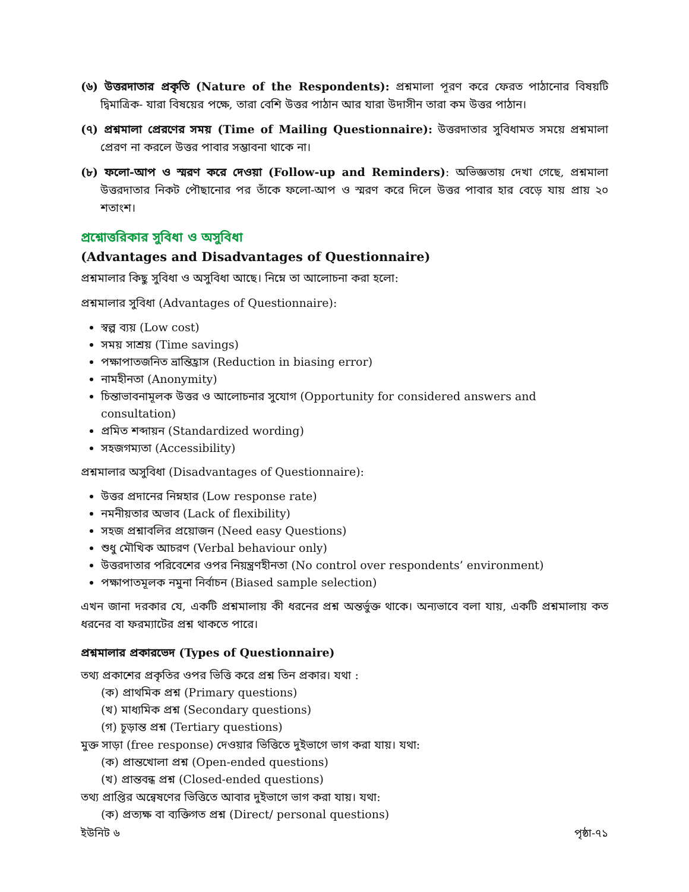(৬) উত্তরদাতার প্রকৃতি (Nature of the Respondents): প্রশ্নমালা পূরণ করে ফেরত পাঠানোর বিষয়টি দ্বিমাত্রিক- যারা বিষয়ের পক্ষে, তারা বেশি উত্তর পাঠান আর যারা উদাসীন তারা কম উত্তর পাঠান।
(৭) প্রশ্নমালা প্রেরণের সময় (Time of Mailing Questionnaire): উত্তরদাতার সুবিধামত সময়ে প্রশ্নমালা প্রেরণ না করলে উত্তর পাবার সম্ভাবনা থাকে না।
(৮) ফলো-আপ ও স্মরণ করে দেওয়া (Follow-up and Reminders): অভিজ্ঞতায় দেখা গেছে, প্রশ্নমালা উত্তরদাতার নিকট পৌছানোর পর তাঁকে ফলো-আপ ও স্মরণ করে দিলে উত্তর পাবার হার বেড়ে যায় প্রায় ২০ শতাংশ।
প্রশ্নোত্তরিকার সুবিধা ও অসুবিধা
(Advantages and Disadvantages of Questionnaire)
প্রশ্নমালার কিছু সুবিধা ও অসুবিধা আছে। নিম্নে তা আলোচনা করা হলো:
প্রশ্নমালার সুবিধা (Advantages of Questionnaire):
স্বল্প ব্যয় (Low cost)
সময় সাশ্রয় (Time savings)
পক্ষাপাতজনিত ভ্রান্তিহ্রাস (Reduction in biasing error)
নামহীনতা (Anonymity)
চিন্তাভাবনামূলক উত্তর ও আলোচনার সুযোগ (Opportunity for considered answers and consultation)
প্রমিত শব্দায়ন (Standardized wording)
সহজগম্যতা (Accessibility)
প্রশ্নমালার অসুবিধা (Disadvantages of Questionnaire):
উত্তর প্রদানের নিম্নহার (Low response rate)
নমনীয়তার অভাব (Lack of flexibility)
সহজ প্রশ্নাবলির প্রয়োজন (Need easy Questions)
শুধু মৌখিক আচরণ (Verbal behaviour only)
উত্তরদাতার পরিবেশের ওপর নিয়ন্ত্রণহীনতা (No control over respondents’ environment)
পক্ষাপাতমূলক নমুনা নির্বাচন (Biased sample selection)
এখন জানা দরকার যে, একটি প্রশ্নমালায় কী ধরনের প্রশ্ন অন্তর্ভুক্ত থাকে। অন্যভাবে বলা যায়, একটি প্রশ্নমালায় কত ধরনের বা ফরম্যাটের প্রশ্ন থাকতে পারে।
প্রশ্নমালার প্রকারভেদ (Types of Questionnaire)
তথ্য প্রকাশের প্রকৃতির ওপর ভিত্তি করে প্রশ্ন তিন প্রকার। যথা :
(ক) প্রাথমিক প্রশ্ন (Primary questions)
(খ) মাধ্যমিক প্রশ্ন (Secondary questions)
(গ) চূড়ান্ত প্রশ্ন (Tertiary questions)
মুক্ত সাড়া (free response) দেওয়ার ভিত্তিতে দুইভাগে ভাগ করা যায়। যথা:
(ক) প্রান্তখোলা প্রশ্ন (Open-ended questions)
(খ) প্রান্তবন্ধ প্রশ্ন (Closed-ended questions)
তথ্য প্রাপ্তির অন্বেষণের ভিত্তিতে আবার দুইভাগে ভাগ করা যায়। যথা:
(ক) প্রত্যক্ষ বা ব্যক্তিগত প্রশ্ন (Direct/ personal questions)
ইউনিট ৬ পৃষ্ঠা-৭১